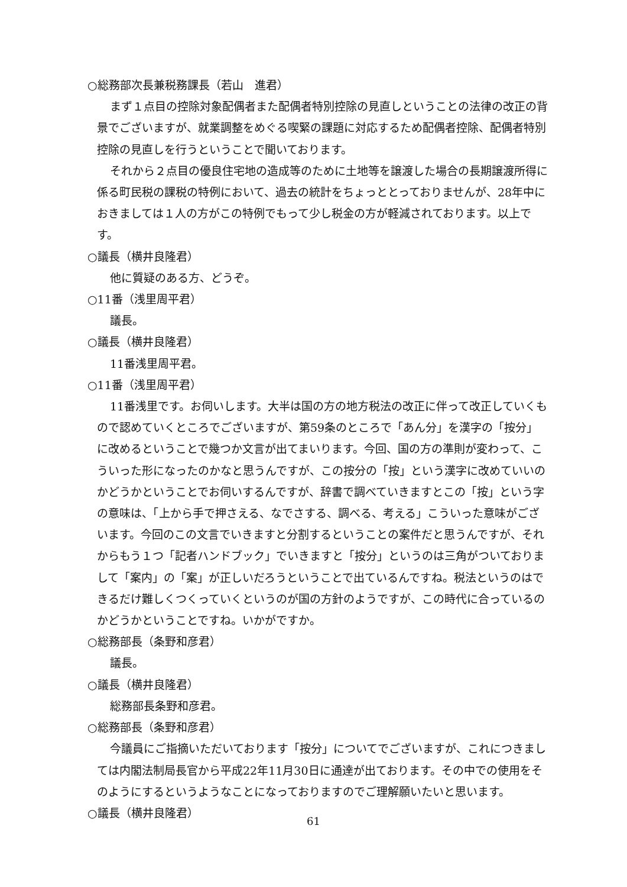○総務部次長兼税務課長（若山　進君）
まず１点目の控除対象配偶者また配偶者特別控除の見直しということの法律の改正の背景でございますが、就業調整をめぐる喫緊の課題に対応するため配偶者控除、配偶者特別控除の見直しを行うということで聞いております。
それから２点目の優良住宅地の造成等のために土地等を譲渡した場合の長期譲渡所得に係る町民税の課税の特例において、過去の統計をちょっととっておりませんが、28年中におきましては１人の方がこの特例でもって少し税金の方が軽減されております。以上です。
○議長（横井良隆君）
他に質疑のある方、どうぞ。
○11番（浅里周平君）
議長。
○議長（横井良隆君）
11番浅里周平君。
○11番（浅里周平君）
11番浅里です。お伺いします。大半は国の方の地方税法の改正に伴って改正していくもので認めていくところでございますが、第59条のところで「あん分」を漢字の「按分」に改めるということで幾つか文言が出てまいります。今回、国の方の準則が変わって、こういった形になったのかなと思うんですが、この按分の「按」という漢字に改めていいのかどうかということでお伺いするんですが、辞書で調べていきますとこの「按」という字の意味は、「上から手で押さえる、なでさする、調べる、考える」こういった意味がございます。今回のこの文言でいきますと分割するということの案件だと思うんですが、それからもう１つ「記者ハンドブック」でいきますと「按分」というのは三角がついておりまして「案内」の「案」が正しいだろうということで出ているんですね。税法というのはできるだけ難しくつくっていくというのが国の方針のようですが、この時代に合っているのかどうかということですね。いかがですか。
○総務部長（条野和彦君）
議長。
○議長（横井良隆君）
総務部長条野和彦君。
○総務部長（条野和彦君）
今議員にご指摘いただいております「按分」についてでございますが、これにつきましては内閣法制局長官から平成22年11月30日に通達が出ております。その中での使用をそのようにするというようなことになっておりますのでご理解願いたいと思います。
○議長（横井良隆君）
61